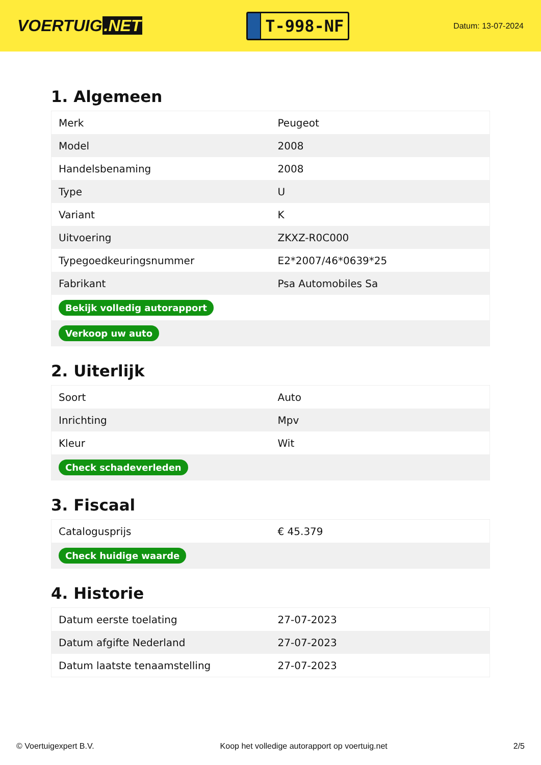VOERTUIG.NET
T-998-NF
Datum: 13-07-2024
1. Algemeen
| Merk | Peugeot |
| Model | 2008 |
| Handelsbenaming | 2008 |
| Type | U |
| Variant | K |
| Uitvoering | ZKXZ-R0C000 |
| Typegoedkeuringsnummer | E2*2007/46*0639*25 |
| Fabrikant | Psa Automobiles Sa |
| Bekijk volledig autorapport | |
| Verkoop uw auto | |
2. Uiterlijk
| Soort | Auto |
| Inrichting | Mpv |
| Kleur | Wit |
| Check schadeverleden | |
3. Fiscaal
| Catalogusprijs | € 45.379 |
| Check huidige waarde | |
4. Historie
| Datum eerste toelating | 27-07-2023 |
| Datum afgifte Nederland | 27-07-2023 |
| Datum laatste tenaamstelling | 27-07-2023 |
© Voertuigexpert B.V. Koop het volledige autorapport op voertuig.net 2/5